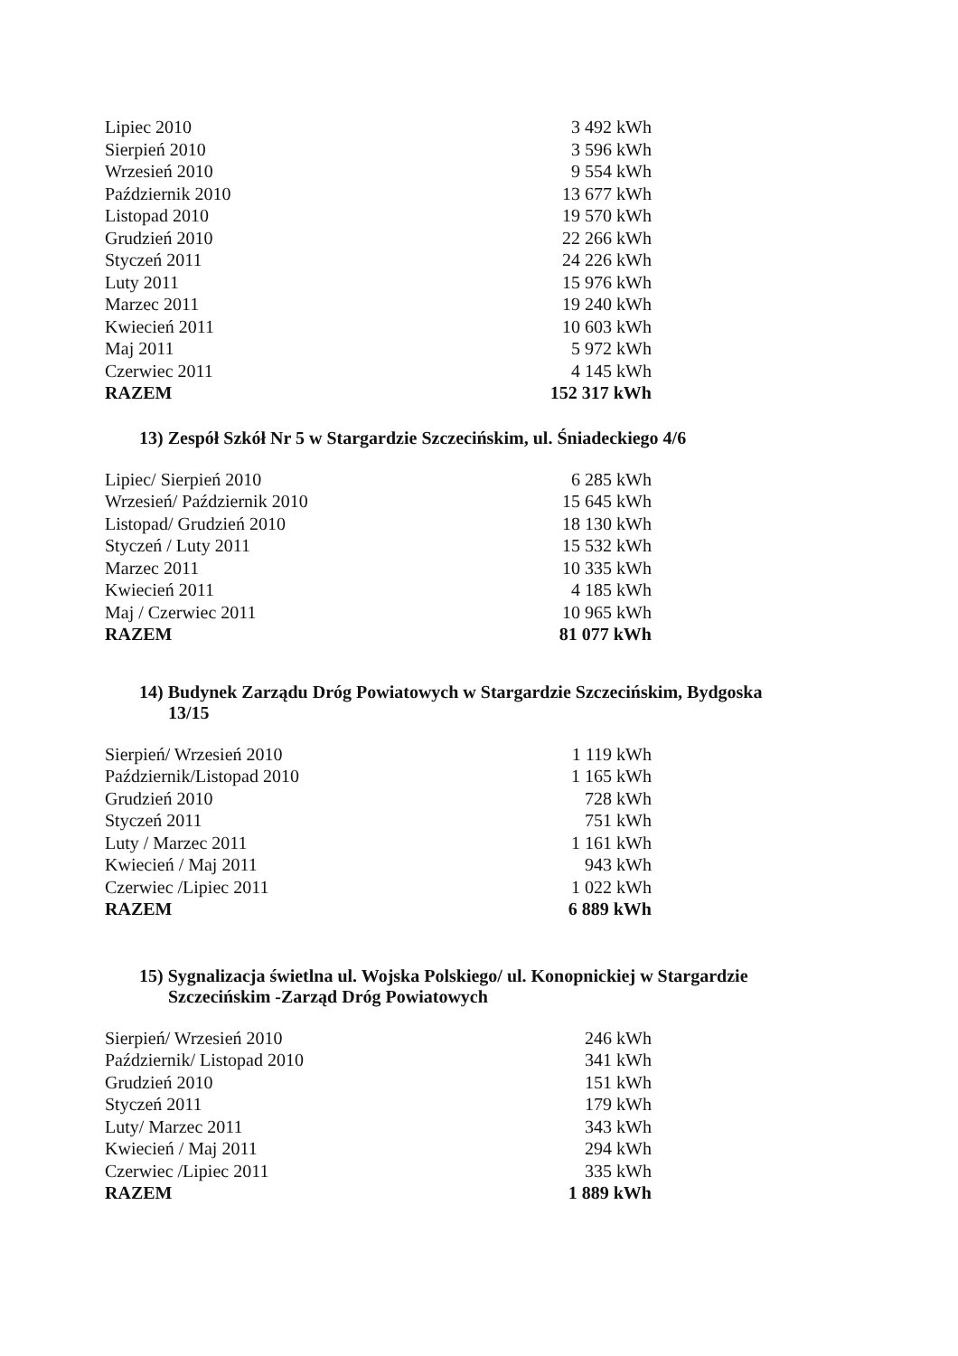| Lipiec 2010 | 3 492 kWh |
| Sierpień 2010 | 3 596 kWh |
| Wrzesień 2010 | 9 554 kWh |
| Październik 2010 | 13 677 kWh |
| Listopad 2010 | 19 570 kWh |
| Grudzień 2010 | 22 266 kWh |
| Styczeń 2011 | 24 226 kWh |
| Luty 2011 | 15 976 kWh |
| Marzec 2011 | 19 240 kWh |
| Kwiecień 2011 | 10 603 kWh |
| Maj 2011 | 5 972 kWh |
| Czerwiec 2011 | 4 145 kWh |
| RAZEM | 152 317 kWh |
13) Zespół Szkół Nr 5 w Stargardzie Szczecińskim, ul. Śniadeckiego 4/6
| Lipiec/ Sierpień 2010 | 6 285 kWh |
| Wrzesień/ Październik 2010 | 15 645 kWh |
| Listopad/ Grudzień 2010 | 18 130 kWh |
| Styczeń / Luty 2011 | 15 532 kWh |
| Marzec 2011 | 10 335 kWh |
| Kwiecień 2011 | 4 185 kWh |
| Maj / Czerwiec 2011 | 10 965 kWh |
| RAZEM | 81 077 kWh |
14) Budynek Zarządu Dróg Powiatowych w Stargardzie Szczecińskim, Bydgoska
13/15
| Sierpień/ Wrzesień 2010 | 1 119 kWh |
| Październik/Listopad 2010 | 1 165 kWh |
| Grudzień 2010 | 728 kWh |
| Styczeń 2011 | 751 kWh |
| Luty / Marzec 2011 | 1 161 kWh |
| Kwiecień / Maj 2011 | 943 kWh |
| Czerwiec /Lipiec 2011 | 1 022 kWh |
| RAZEM | 6 889 kWh |
15) Sygnalizacja świetlna ul. Wojska Polskiego/ ul. Konopnickiej w Stargardzie
Szczecińskim -Zarząd Dróg Powiatowych
| Sierpień/ Wrzesień 2010 | 246 kWh |
| Październik/ Listopad 2010 | 341 kWh |
| Grudzień 2010 | 151 kWh |
| Styczeń 2011 | 179 kWh |
| Luty/ Marzec 2011 | 343 kWh |
| Kwiecień / Maj 2011 | 294 kWh |
| Czerwiec /Lipiec 2011 | 335 kWh |
| RAZEM | 1 889 kWh |